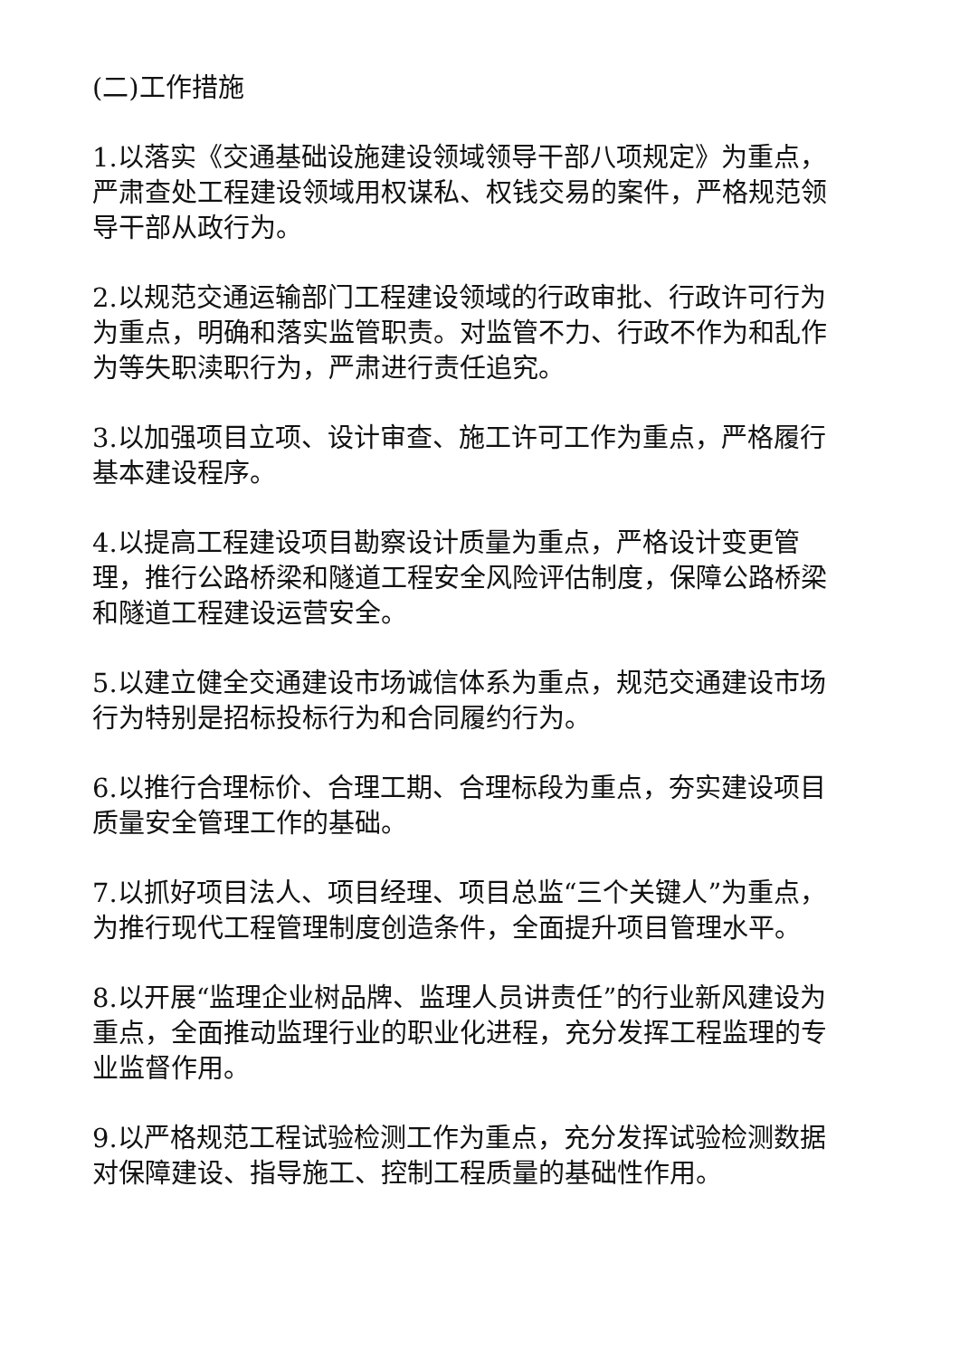(二)工作措施
1.以落实《交通基础设施建设领域领导干部八项规定》为重点，严肃查处工程建设领域用权谋私、权钱交易的案件，严格规范领导干部从政行为。
2.以规范交通运输部门工程建设领域的行政审批、行政许可行为为重点，明确和落实监管职责。对监管不力、行政不作为和乱作为等失职渎职行为，严肃进行责任追究。
3.以加强项目立项、设计审查、施工许可工作为重点，严格履行基本建设程序。
4.以提高工程建设项目勘察设计质量为重点，严格设计变更管理，推行公路桥梁和隧道工程安全风险评估制度，保障公路桥梁和隧道工程建设运营安全。
5.以建立健全交通建设市场诚信体系为重点，规范交通建设市场行为特别是招标投标行为和合同履约行为。
6.以推行合理标价、合理工期、合理标段为重点，夯实建设项目质量安全管理工作的基础。
7.以抓好项目法人、项目经理、项目总监“三个关键人”为重点，为推行现代工程管理制度创造条件，全面提升项目管理水平。
8.以开展“监理企业树品牌、监理人员讲责任”的行业新风建设为重点，全面推动监理行业的职业化进程，充分发挥工程监理的专业监督作用。
9.以严格规范工程试验检测工作为重点，充分发挥试验检测数据对保障建设、指导施工、控制工程质量的基础性作用。